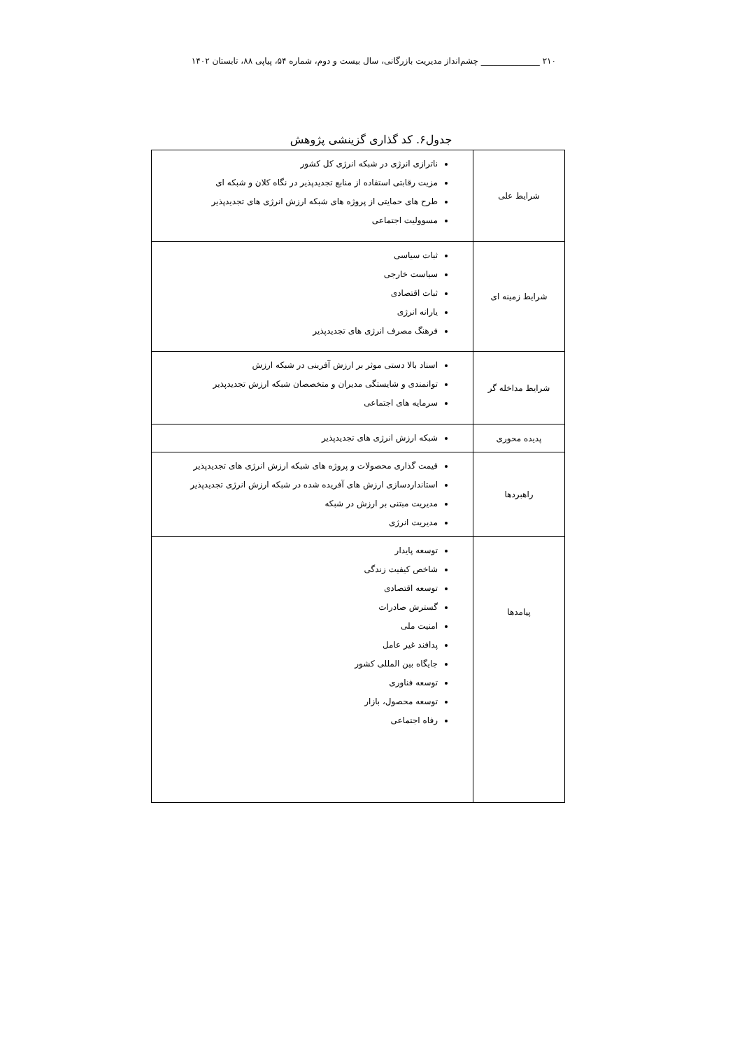۲۱۰ ______________ چشم‌انداز مدیریت بازرگانی، سال بیست و دوم، شماره ۵۴، پیاپی ۸۸، تابستان ۱۴۰۲
جدول۶. کد گذاری گزینشی پژوهش
| شرایط علی | ناترازی انرژی در شبکه انرژی کل کشور مزیت رقابتی استفاده از منابع تجدیدپذیر در نگاه کلان و شبکه ای طرح های حمایتی از پروژه های شبکه ارزش انرژی های تجدیدپذیر مسوولیت اجتماعی |
| شرایط زمینه ای | ثبات سیاسی سیاست خارجی ثبات اقتصادی یارانه انرژی فرهنگ مصرف انرژی های تجدیدپذیر |
| شرایط مداخله گر | اسناد بالا دستی موثر بر ارزش آفرینی در شبکه ارزش توانمندی و شایستگی مدیران و متخصصان شبکه ارزش تجدیدپذیر سرمایه های اجتماعی |
| پدیده محوری | شبکه ارزش انرژی های تجدیدپذیر |
| راهبردها | قیمت گذاری محصولات و پروژه های شبکه ارزش انرژی های تجدیدپذیر استانداردسازی ارزش های آفریده شده در شبکه ارزش انرژی تجدیدپذیر مدیریت مبتنی بر ارزش در شبکه مدیریت انرژی |
| پیامدها | توسعه پایدار شاخص کیفیت زندگی توسعه اقتصادی گسترش صادرات امنیت ملی پدافند غیر عامل جایگاه بین المللی کشور توسعه فناوری توسعه محصول، بازار رفاه اجتماعی |